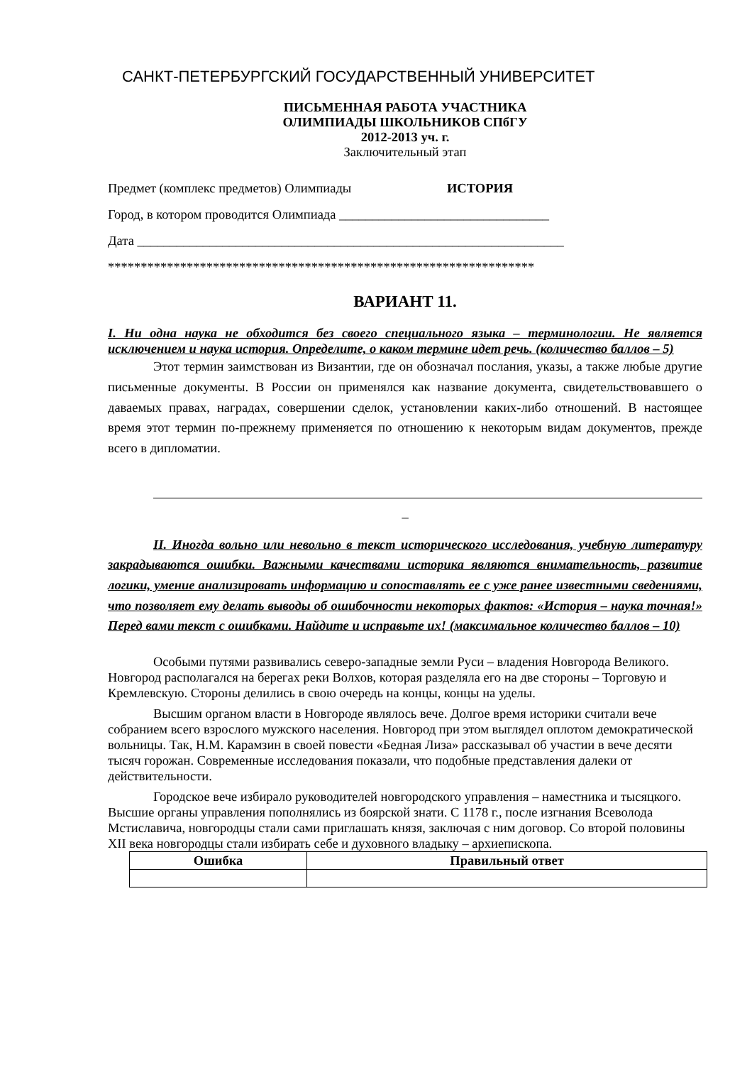САНКТ-ПЕТЕРБУРГСКИЙ ГОСУДАРСТВЕННЫЙ УНИВЕРСИТЕТ
ПИСЬМЕННАЯ РАБОТА УЧАСТНИКА
ОЛИМПИАДЫ ШКОЛЬНИКОВ СПбГУ
2012-2013 уч. г.
Заключительный этап
Предмет (комплекс предметов) Олимпиады ИСТОРИЯ
Город, в котором проводится Олимпиада ________________________________
Дата _________________________________________________________________
*****************************************************************
ВАРИАНТ 11.
I. Ни одна наука не обходится без своего специального языка – терминологии. Не является исключением и наука история. Определите, о каком термине идет речь. (количество баллов – 5)
Этот термин заимствован из Византии, где он обозначал послания, указы, а также любые другие письменные документы. В России он применялся как название документа, свидетельствовавшего о даваемых правах, наградах, совершении сделок, установлении каких-либо отношений. В настоящее время этот термин по-прежнему применяется по отношению к некоторым видам документов, прежде всего в дипломатии.
_
II. Иногда вольно или невольно в текст исторического исследования, учебную литературу закрадываются ошибки. Важными качествами историка являются внимательность, развитие логики, умение анализировать информацию и сопоставлять ее с уже ранее известными сведениями, что позволяет ему делать выводы об ошибочности некоторых фактов: «История – наука точная!» Перед вами текст с ошибками. Найдите и исправьте их! (максимальное количество баллов – 10)
Особыми путями развивались северо-западные земли Руси – владения Новгорода Великого. Новгород располагался на берегах реки Волхов, которая разделяла его на две стороны – Торговую и Кремлевскую. Стороны делились в свою очередь на концы, концы на уделы.
Высшим органом власти в Новгороде являлось вече. Долгое время историки считали вече собранием всего взрослого мужского населения. Новгород при этом выглядел оплотом демократической вольницы. Так, Н.М. Карамзин в своей повести «Бедная Лиза» рассказывал об участии в вече десяти тысяч горожан. Современные исследования показали, что подобные представления далеки от действительности.
Городское вече избирало руководителей новгородского управления – наместника и тысяцкого. Высшие органы управления пополнялись из боярской знати. С 1178 г., после изгнания Всеволода Мстиславича, новгородцы стали сами приглашать князя, заключая с ним договор. Со второй половины XII века новгородцы стали избирать себе и духовного владыку – архиепископа.
| Ошибка | Правильный ответ |
| --- | --- |